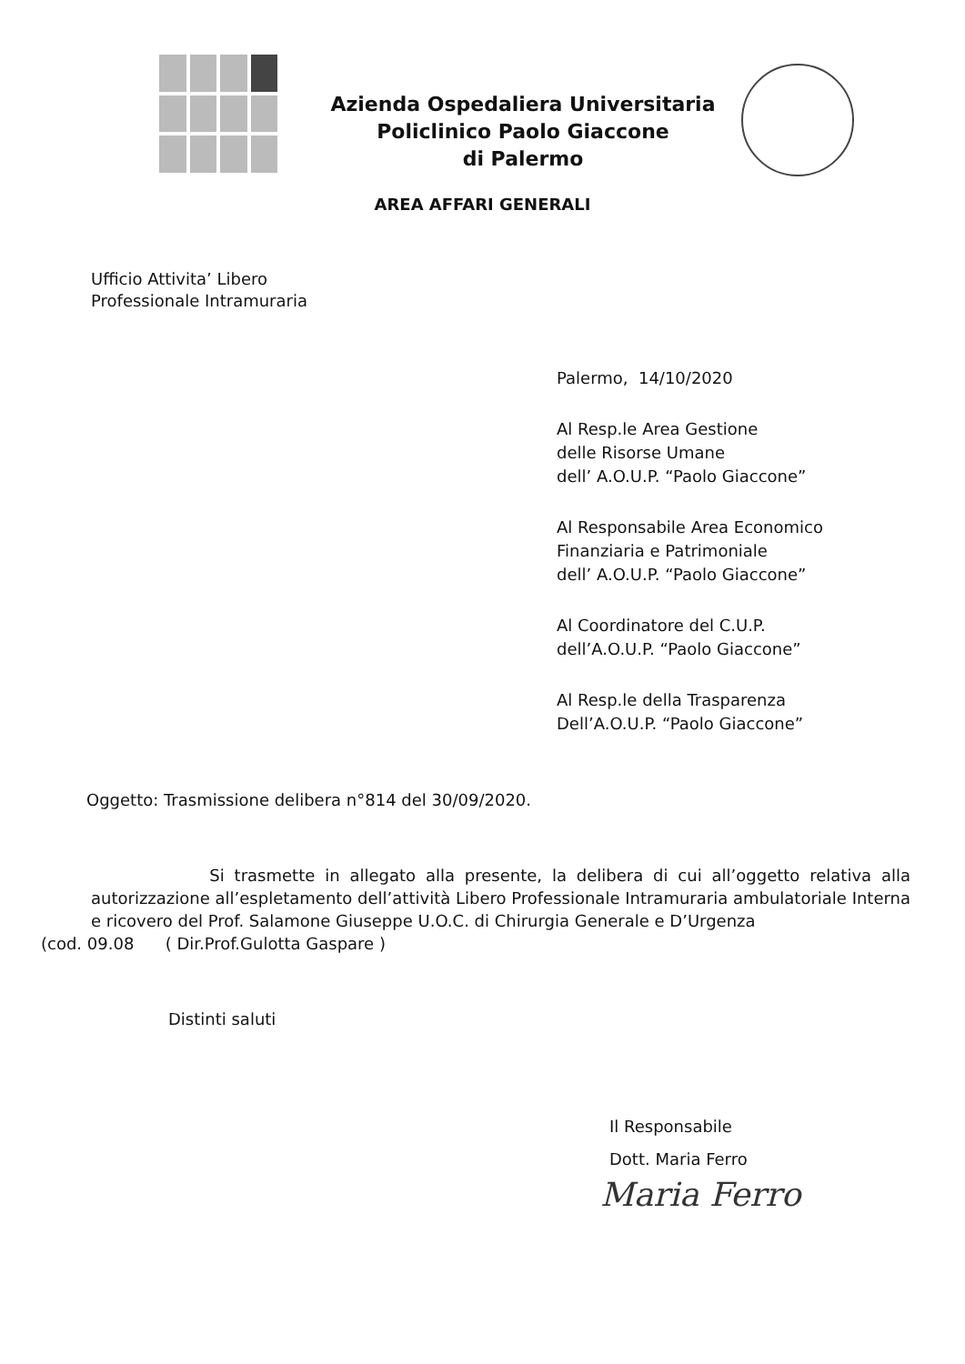Azienda Ospedaliera Universitaria
Policlinico Paolo Giaccone
di Palermo
AREA AFFARI GENERALI
Ufficio Attivita’ Libero
Professionale Intramuraria
Palermo, 14/10/2020
Al Resp.le Area Gestione
delle Risorse Umane
dell’ A.O.U.P. “Paolo Giaccone”
Al Responsabile Area Economico
Finanziaria e Patrimoniale
dell’ A.O.U.P. “Paolo Giaccone”
Al Coordinatore del C.U.P.
dell’A.O.U.P. “Paolo Giaccone”
Al Resp.le della Trasparenza
Dell’A.O.U.P. “Paolo Giaccone”
Oggetto: Trasmissione delibera n°814 del 30/09/2020.
Si trasmette in allegato alla presente, la delibera di cui all’oggetto relativa alla autorizzazione all’espletamento dell’attività Libero Professionale Intramuraria ambulatoriale Interna e ricovero del Prof. Salamone Giuseppe U.O.C. di Chirurgia Generale e D’Urgenza
(cod. 09.08 ( Dir.Prof.Gulotta Gaspare )
Distinti saluti
Il Responsabile
Dott. Maria Ferro
Maria Ferro